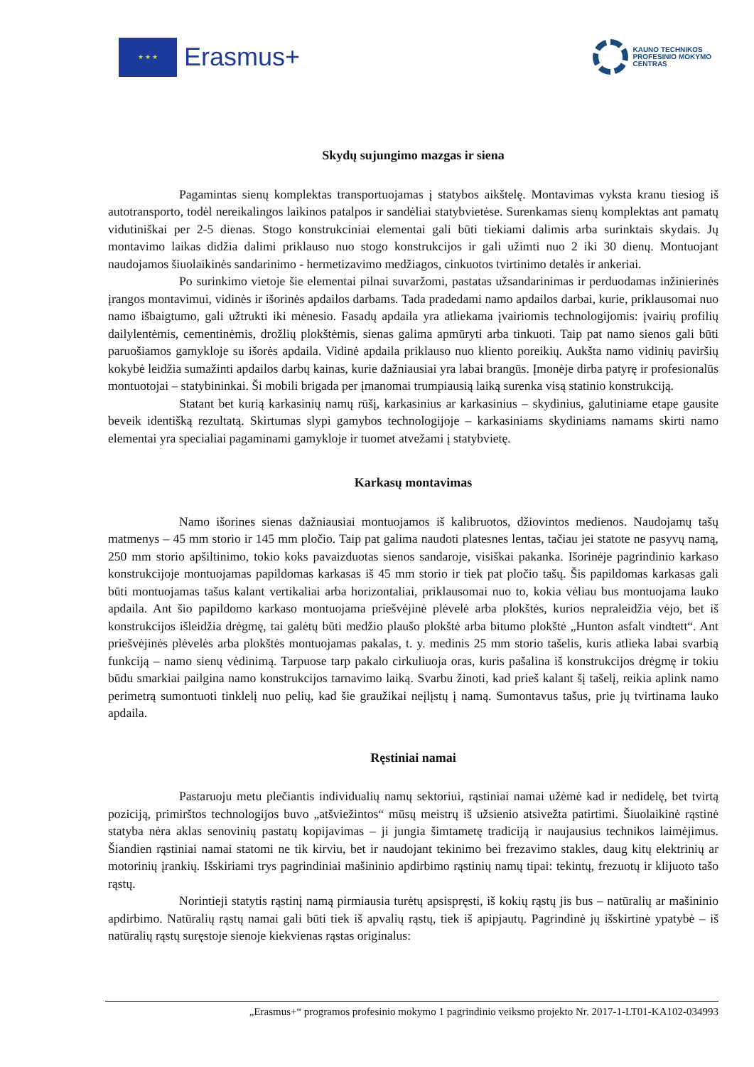★ ★ ★
Erasmus+
KAUNO TECHNIKOS
PROFESINIO MOKYMO
CENTRAS
Skydų sujungimo mazgas ir siena
Pagamintas sienų komplektas transportuojamas į statybos aikštelę. Montavimas vyksta kranu tiesiog iš autotransporto, todėl nereikalingos laikinos patalpos ir sandėliai statybvietėse. Surenkamas sienų komplektas ant pamatų vidutiniškai per 2-5 dienas. Stogo konstrukciniai elementai gali būti tiekiami dalimis arba surinktais skydais. Jų montavimo laikas didžia dalimi priklauso nuo stogo konstrukcijos ir gali užimti nuo 2 iki 30 dienų. Montuojant naudojamos šiuolaikinės sandarinimo - hermetizavimo medžiagos, cinkuotos tvirtinimo detalės ir ankeriai.
Po surinkimo vietoje šie elementai pilnai suvaržomi, pastatas užsandarinimas ir perduodamas inžinierinės įrangos montavimui, vidinės ir išorinės apdailos darbams. Tada pradedami namo apdailos darbai, kurie, priklausomai nuo namo išbaigtumo, gali užtrukti iki mėnesio. Fasadų apdaila yra atliekama įvairiomis technologijomis: įvairių profilių dailylentėmis, cementinėmis, drožlių plokštėmis, sienas galima apmūryti arba tinkuoti. Taip pat namo sienos gali būti paruošiamos gamykloje su išorės apdaila. Vidinė apdaila priklauso nuo kliento poreikių. Aukšta namo vidinių paviršių kokybė leidžia sumažinti apdailos darbų kainas, kurie dažniausiai yra labai brangūs. Įmonėje dirba patyrę ir profesionalūs montuotojai – statybininkai. Ši mobili brigada per įmanomai trumpiausią laiką surenka visą statinio konstrukciją.
Statant bet kurią karkasinių namų rūšį, karkasinius ar karkasinius – skydinius, galutiniame etape gausite beveik identišką rezultatą. Skirtumas slypi gamybos technologijoje – karkasiniams skydiniams namams skirti namo elementai yra specialiai pagaminami gamykloje ir tuomet atvežami į statybvietę.
Karkasų montavimas
Namo išorines sienas dažniausiai montuojamos iš kalibruotos, džiovintos medienos. Naudojamų tašų matmenys – 45 mm storio ir 145 mm pločio. Taip pat galima naudoti platesnes lentas, tačiau jei statote ne pasyvų namą, 250 mm storio apšiltinimo, tokio koks pavaizduotas sienos sandaroje, visiškai pakanka. Išorinėje pagrindinio karkaso konstrukcijoje montuojamas papildomas karkasas iš 45 mm storio ir tiek pat pločio tašų. Šis papildomas karkasas gali būti montuojamas tašus kalant vertikaliai arba horizontaliai, priklausomai nuo to, kokia vėliau bus montuojama lauko apdaila. Ant šio papildomo karkaso montuojama priešvėjinė plėvelė arba plokštės, kurios nepraleidžia vėjo, bet iš konstrukcijos išleidžia drėgmę, tai galėtų būti medžio plaušo plokštė arba bitumo plokštė „Hunton asfalt vindtett“. Ant priešvėjinės plėvelės arba plokštės montuojamas pakalas, t. y. medinis 25 mm storio tašelis, kuris atlieka labai svarbią funkciją – namo sienų vėdinimą. Tarpuose tarp pakalo cirkuliuoja oras, kuris pašalina iš konstrukcijos drėgmę ir tokiu būdu smarkiai pailgina namo konstrukcijos tarnavimo laiką. Svarbu žinoti, kad prieš kalant šį tašelį, reikia aplink namo perimetrą sumontuoti tinklelį nuo pelių, kad šie graužikai neįlįstų į namą. Sumontavus tašus, prie jų tvirtinama lauko apdaila.
Ręstiniai namai
Pastaruoju metu plečiantis individualių namų sektoriui, rąstiniai namai užėmė kad ir nedidelę, bet tvirtą poziciją, primirštos technologijos buvo „atšviežintos“ mūsų meistrų iš užsienio atsivežta patirtimi. Šiuolaikinė rąstinė statyba nėra aklas senovinių pastatų kopijavimas – ji jungia šimtametę tradiciją ir naujausius technikos laimėjimus. Šiandien rąstiniai namai statomi ne tik kirviu, bet ir naudojant tekinimo bei frezavimo stakles, daug kitų elektrinių ar motorinių įrankių. Išskiriami trys pagrindiniai mašininio apdirbimo rąstinių namų tipai: tekintų, frezuotų ir klijuoto tašo rąstų.
Norintieji statytis rąstinį namą pirmiausia turėtų apsispręsti, iš kokių rąstų jis bus – natūralių ar mašininio apdirbimo. Natūralių rąstų namai gali būti tiek iš apvalių rąstų, tiek iš apipjautų. Pagrindinė jų išskirtinė ypatybė – iš natūralių rąstų suręstoje sienoje kiekvienas rąstas originalus:
„Erasmus+“ programos profesinio mokymo 1 pagrindinio veiksmo projekto Nr. 2017-1-LT01-KA102-034993